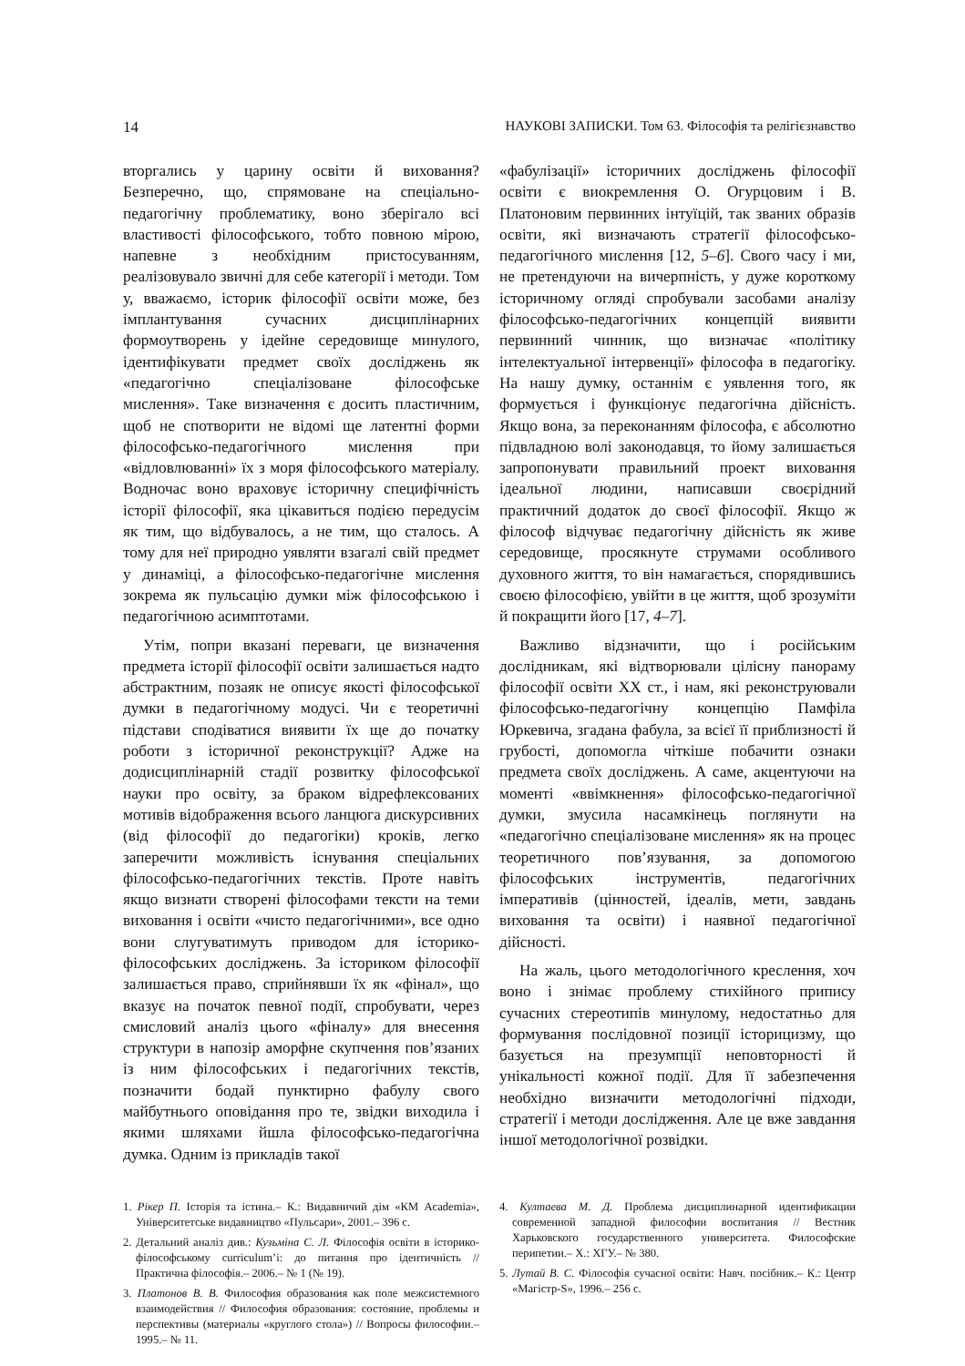14 НАУКОВІ ЗАПИСКИ. Том 63. Філософія та релігієзнавство
вторгались у царину освіти й виховання? Безперечно, що, спрямоване на спеціально-педагогічну проблематику, воно зберігало всі властивості філософського, тобто повною мірою, напевне з необхідним пристосуванням, реалізовувало звичні для себе категорії і методи. Том у, вважаємо, історик філософії освіти може, без імплантування сучасних дисциплінарних формоутворень у ідейне середовище минулого, ідентифікувати предмет своїх досліджень як «педагогічно спеціалізоване філософське мислення». Таке визначення є досить пластичним, щоб не спотворити не відомі ще латентні форми філософсько-педагогічного мислення при «відловлюванні» їх з моря філософського матеріалу. Водночас воно враховує історичну специфічність історії філософії, яка цікавиться подією передусім як тим, що відбувалось, а не тим, що сталось. А тому для неї природно уявляти взагалі свій предмет у динаміці, а філософсько-педагогічне мислення зокрема як пульсацію думки між філософською і педагогічною асимптотами.
Утім, попри вказані переваги, це визначення предмета історії філософії освіти залишається надто абстрактним, позаяк не описує якості філософської думки в педагогічному модусі. Чи є теоретичні підстави сподіватися виявити їх ще до початку роботи з історичної реконструкції? Адже на додисциплінарній стадії розвитку філософської науки про освіту, за браком відрефлексованих мотивів відображення всього ланцюга дискурсивних (від філософії до педагогіки) кроків, легко заперечити можливість існування спеціальних філософсько-педагогічних текстів. Проте навіть якщо визнати створені філософами тексти на теми виховання і освіти «чисто педагогічними», все одно вони слугуватимуть приводом для історико-філософських досліджень. За істориком філософії залишається право, сприйнявши їх як «фінал», що вказує на початок певної події, спробувати, через смисловий аналіз цього «фіналу» для внесення структури в напозір аморфне скупчення пов’язаних із ним філософських і педагогічних текстів, позначити бодай пунктирно фабулу свого майбутнього оповідання про те, звідки виходила і якими шляхами йшла філософсько-педагогічна думка. Одним із прикладів такої
«фабулізації» історичних досліджень філософії освіти є виокремлення О. Огурцовим і В. Платоновим первинних інтуїцій, так званих образів освіти, які визначають стратегії філософсько-педагогічного мислення [12, 5–6]. Свого часу і ми, не претендуючи на вичерпність, у дуже короткому історичному огляді спробували засобами аналізу філософсько-педагогічних концепцій виявити первинний чинник, що визначає «політику інтелектуальної інтервенції» філософа в педагогіку. На нашу думку, останнім є уявлення того, як формується і функціонує педагогічна дійсність. Якщо вона, за переконанням філософа, є абсолютно підвладною волі законодавця, то йому залишається запропонувати правильний проект виховання ідеальної людини, написавши своєрідний практичний додаток до своєї філософії. Якщо ж філософ відчуває педагогічну дійсність як живе середовище, просякнуте струмами особливого духовного життя, то він намагається, спорядившись своєю філософією, увійти в це життя, щоб зрозуміти й покращити його [17, 4–7].
Важливо відзначити, що і російським дослідникам, які відтворювали цілісну панораму філософії освіти ХХ ст., і нам, які реконструювали філософсько-педагогічну концепцію Памфіла Юркевича, згадана фабула, за всієї її приблизності й грубості, допомогла чіткіше побачити ознаки предмета своїх досліджень. А саме, акцентуючи на моменті «ввімкнення» філософсько-педагогічної думки, змусила насамкінець поглянути на «педагогічно спеціалізоване мислення» як на процес теоретичного пов’язування, за допомогою філософських інструментів, педагогічних імперативів (цінностей, ідеалів, мети, завдань виховання та освіти) і наявної педагогічної дійсності.
На жаль, цього методологічного креслення, хоч воно і знімає проблему стихійного припису сучасних стереотипів минулому, недостатньо для формування послідовної позиції історицизму, що базується на презумпції неповторності й унікальності кожної події. Для її забезпечення необхідно визначити методологічні підходи, стратегії і методи дослідження. Але це вже завдання іншої методологічної розвідки.
1. Рікер П. Історія та істина.– К.: Видавничий дім «КМ Academia», Університетське видавництво «Пульсари», 2001.– 396 с.
2. Детальний аналіз див.: Кузьміна С. Л. Філософія освіти в історико-філософському curriculum’і: до питання про ідентичність // Практична філософія.– 2006.– № 1 (№ 19).
3. Платонов В. В. Философия образования как поле межсистемного взаимодействия // Философия образования: состояние, проблемы и перспективы (материалы «круглого стола») // Вопросы философии.– 1995.– № 11.
4. Култаева М. Д. Проблема дисциплинарной идентификации современной западной философии воспитания // Вестник Харьковского государственного университета. Философские перипетии.– Х.: ХГУ.– № 380.
5. Лутай В. С. Філософія сучасної освіти: Навч. посібник.– К.: Центр «Магістр-S», 1996.– 256 с.